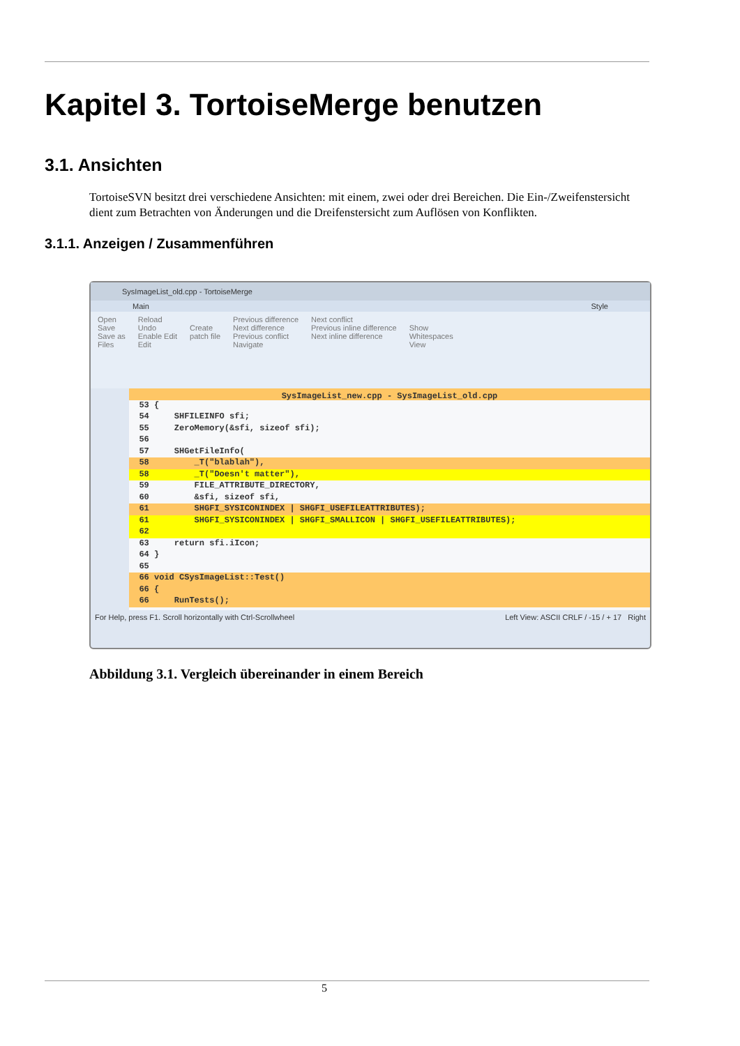Kapitel 3. TortoiseMerge benutzen
3.1. Ansichten
TortoiseSVN besitzt drei verschiedene Ansichten: mit einem, zwei oder drei Bereichen. Die Ein-/Zweifenstersicht dient zum Betrachten von Änderungen und die Dreifenstersicht zum Auflösen von Konflikten.
3.1.1. Anzeigen / Zusammenführen
SysImageList_old.cpp - TortoiseMerge
Main Style
Open
Save
Save as
Files
Reload
Undo
Enable Edit
Edit
Create
patch file
Previous difference
Next difference
Previous conflict
Navigate
Next conflict
Previous inline difference
Next inline difference
Show
Whitespaces
View
SysImageList_new.cpp - SysImageList_old.cpp
53 {
54 SHFILEINFO sfi;
55 ZeroMemory(&sfi, sizeof sfi);
56
57 SHGetFileInfo(
58 _T("blablah"),
58 _T("Doesn't matter"),
59 FILE_ATTRIBUTE_DIRECTORY,
60 &sfi, sizeof sfi,
61 SHGFI_SYSICONINDEX | SHGFI_USEFILEATTRIBUTES);
61 SHGFI_SYSICONINDEX | SHGFI_SMALLICON | SHGFI_USEFILEATTRIBUTES);
62
63 return sfi.iIcon;
64 }
65
66 void CSysImageList::Test()
66 {
66 RunTests();
For Help, press F1. Scroll horizontally with Ctrl-Scrollwheel Left View: ASCII CRLF / -15 / + 17 Right
Abbildung 3.1. Vergleich übereinander in einem Bereich
5